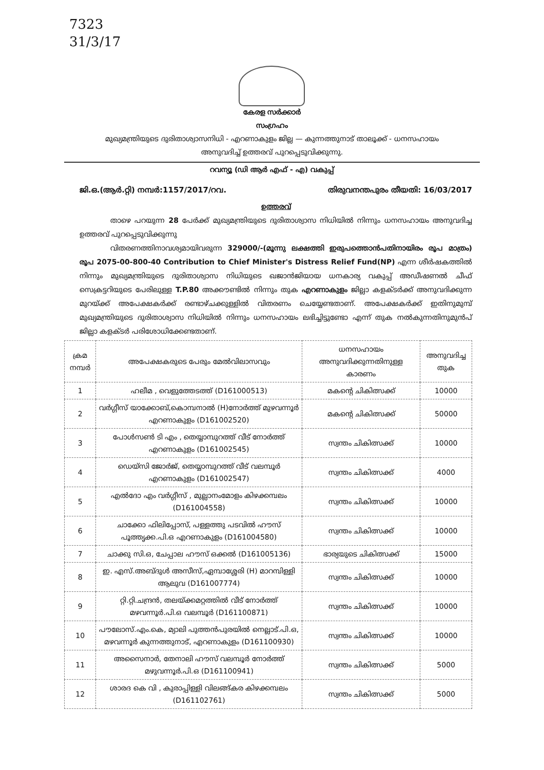7323
31/3/17
കേരള സർക്കാർ
സംഗ്രഹം
മുഖ്യമന്ത്രിയുടെ ദുരിതാശ്വാസനിധി - എറണാകുളം ജില്ല — കുന്നത്തുനാട് താലൂക്ക് - ധനസഹായം
അനുവദിച്ച് ഉത്തരവ് പുറപ്പെടുവിക്കുന്നു.
റവന്യൂ (ഡി ആർ എഫ് - എ) വകുപ്പ്
ജി.ഒ.(ആർ.റ്റി) നമ്പർ:1157/2017/റവ. തിരുവനന്തപുരം തീയതി: 16/03/2017
ഉത്തരവ്
താഴെ പറയുന്ന 28 പേർക്ക് മുഖ്യമന്ത്രിയുടെ ദുരിതാശ്വാസ നിധിയിൽ നിന്നും ധനസഹായം അനുവദിച്ച ഉത്തരവ് പുറപ്പെടുവിക്കുന്നു
വിതരണത്തിനാവശ്യമായിവരുന്ന 329000/-(മൂന്നു ലക്ഷത്തി ഇരുപത്തൊൻപതിനായിരം രൂപ മാത്രം) രൂപ 2075-00-800-40 Contribution to Chief Minister's Distress Relief Fund(NP) എന്ന ശീർഷകത്തിൽ നിന്നും മുഖ്യമന്ത്രിയുടെ ദുരിതാശ്വാസ നിധിയുടെ ഖജാൻജിയായ ധനകാര്യ വകുപ്പ് അഡീഷണൽ ചീഫ് സെക്രട്ടറിയുടെ പേരിലുള്ള T.P.80 അക്കൗണ്ടിൽ നിന്നും തുക എറണാകുളം ജില്ലാ കളക്ടർക്ക് അനുവദിക്കുന്ന മുറയ്ക്ക് അപേക്ഷകർക്ക് രണ്ടാഴ്ചക്കുള്ളിൽ വിതരണം ചെയ്യേണ്ടതാണ്. അപേക്ഷകർക്ക് ഇതിനുമുമ്പ് മുഖ്യമന്ത്രിയുടെ ദുരിതാശ്വാസ നിധിയിൽ നിന്നും ധനസഹായം ലഭിച്ചിട്ടുണ്ടോ എന്ന് തുക നൽകുന്നതിനുമുൻപ് ജില്ലാ കളക്ടർ പരിശോധിക്കേണ്ടതാണ്.
| ക്രമ നമ്പർ | അപേക്ഷകരുടെ പേരും മേൽവിലാസവും | ധനസഹായം അനുവദിക്കുന്നതിനുള്ള കാരണം | അനുവദിച്ച തുക |
| --- | --- | --- | --- |
| 1 | ഹലീമ , വെളുത്തേടത്ത് (D161000513) | മകന്റെ ചികിത്സക്ക് | 10000 |
| 2 | വർഗ്ഗീസ് യാക്കോബ്,കൊമ്പനാൽ (H)നോർത്ത് മുഴവന്നൂർ എറണാകുളം (D161002520) | മകന്റെ ചികിത്സക്ക് | 50000 |
| 3 | പോൾസൺ ടി എം , തെയ്യാമ്പുറത്ത് വീട് നോർത്ത് എറണാകുളം (D161002545) | സ്വന്തം ചികിത്സക്ക് | 10000 |
| 4 | ഡെയ്സി ജോർജ്, തെയ്യാമ്പുറത്ത് വീട് വലമ്പൂർ എറണാകുളം (D161002547) | സ്വന്തം ചികിത്സക്ക് | 4000 |
| 5 | എൽദോ എം വർഗ്ഗീസ് , മുല്ലാനംമോളം കിഴക്കമ്പലം (D161004558) | സ്വന്തം ചികിത്സക്ക് | 10000 |
| 6 | ചാക്കോ ഫിലിപ്പോസ്, പള്ളത്തു പടവിൽ ഹൗസ് പൂത്തൃക്ക.പി.ഒ എറണാകുളം (D161004580) | സ്വന്തം ചികിത്സക്ക് | 10000 |
| 7 | ചാക്കു സി.ഒ, ചേപ്പാല ഹൗസ് ഒക്കൽ (D161005136) | ഭാര്യയുടെ ചികിത്സക്ക് | 15000 |
| 8 | ഇ. എസ്.അബ്ദുൾ അസീസ്,ഏമ്പാശ്ശേരി (H) മാറമ്പിള്ളി ആലുവ (D161007774) | സ്വന്തം ചികിത്സക്ക് | 10000 |
| 9 | റ്റി.റ്റി.ചന്ദ്രൻ, തലയ്ക്കമറ്റത്തിൽ വീട് നോർത്ത് മഴവന്നൂർ.പി.ഒ വലമ്പൂർ (D161100871) | സ്വന്തം ചികിത്സക്ക് | 10000 |
| 10 | പൗലോസ്.എം.കെ, മ്യാലി പുത്തൻപുരയിൽ നെല്ലാട്.പി.ഒ, മഴവന്നൂർ കുന്നത്തുനാട്, എറണാകുളം (D161100930) | സ്വന്തം ചികിത്സക്ക് | 10000 |
| 11 | അസൈനാർ, തേനാലി ഹൗസ് വലമ്പൂർ നോർത്ത് മഴുവന്നൂർ.പി.ഒ (D161100941) | സ്വന്തം ചികിത്സക്ക് | 5000 |
| 12 | ശാരദ കെ വി , കുരാപ്പിള്ളി വിലങ്ങ്കര കിഴക്കമ്പലം (D161102761) | സ്വന്തം ചികിത്സക്ക് | 5000 |